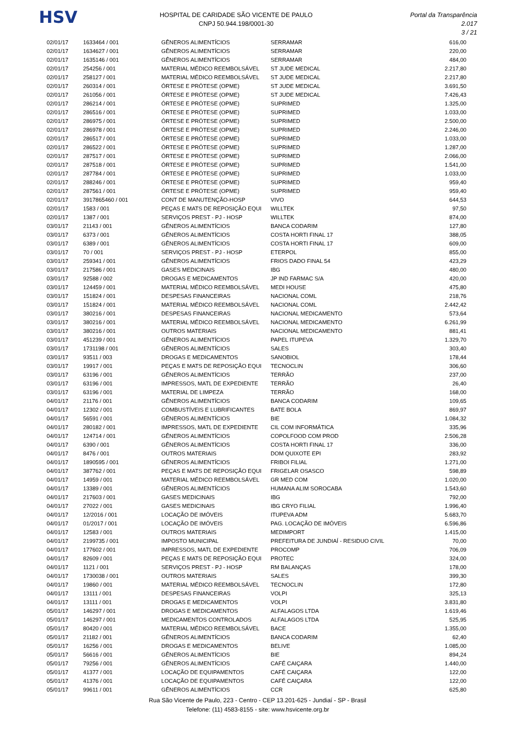HSV
HOSPITAL DE CARIDADE SÃO VICENTE DE PAULO
CNPJ 50.944.198/0001-30
Portal da Transparência 2.017
3 / 21
| 02/01/17 | 1633464 / 001 | GÊNEROS ALIMENTÍCIOS | SERRAMAR | 616,00 |
| 02/01/17 | 1634627 / 001 | GÊNEROS ALIMENTÍCIOS | SERRAMAR | 220,00 |
| 02/01/17 | 1635146 / 001 | GÊNEROS ALIMENTÍCIOS | SERRAMAR | 484,00 |
| 02/01/17 | 254256 / 001 | MATERIAL MÉDICO REEMBOLSÁVEL | ST JUDE MEDICAL | 2.217,80 |
| 02/01/17 | 258127 / 001 | MATERIAL MÉDICO REEMBOLSÁVEL | ST JUDE MEDICAL | 2.217,80 |
| 02/01/17 | 260314 / 001 | ÓRTESE E PRÓTESE (OPME) | ST JUDE MEDICAL | 3.691,50 |
| 02/01/17 | 261056 / 001 | ÓRTESE E PRÓTESE (OPME) | ST JUDE MEDICAL | 7.426,43 |
| 02/01/17 | 286214 / 001 | ÓRTESE E PRÓTESE (OPME) | SUPRIMED | 1.325,00 |
| 02/01/17 | 286516 / 001 | ÓRTESE E PRÓTESE (OPME) | SUPRIMED | 1.033,00 |
| 02/01/17 | 286975 / 001 | ÓRTESE E PRÓTESE (OPME) | SUPRIMED | 2.500,00 |
| 02/01/17 | 286978 / 001 | ÓRTESE E PRÓTESE (OPME) | SUPRIMED | 2.246,00 |
| 02/01/17 | 286517 / 001 | ÓRTESE E PRÓTESE (OPME) | SUPRIMED | 1.033,00 |
| 02/01/17 | 286522 / 001 | ÓRTESE E PRÓTESE (OPME) | SUPRIMED | 1.287,00 |
| 02/01/17 | 287517 / 001 | ÓRTESE E PRÓTESE (OPME) | SUPRIMED | 2.066,00 |
| 02/01/17 | 287518 / 001 | ÓRTESE E PRÓTESE (OPME) | SUPRIMED | 1.541,00 |
| 02/01/17 | 287784 / 001 | ÓRTESE E PRÓTESE (OPME) | SUPRIMED | 1.033,00 |
| 02/01/17 | 288246 / 001 | ÓRTESE E PRÓTESE (OPME) | SUPRIMED | 959,40 |
| 02/01/17 | 287561 / 001 | ÓRTESE E PRÓTESE (OPME) | SUPRIMED | 959,40 |
| 02/01/17 | 3917865460 / 001 | CONT DE MANUTENÇÃO-HOSP | VIVO | 644,53 |
| 02/01/17 | 1583 / 001 | PEÇAS E MATS DE REPOSIÇÃO EQUI | WILLTEK | 97,50 |
| 02/01/17 | 1387 / 001 | SERVIÇOS PREST - PJ - HOSP | WILLTEK | 874,00 |
| 03/01/17 | 21143 / 001 | GÊNEROS ALIMENTÍCIOS | BANCA CODARIM | 127,80 |
| 03/01/17 | 6373 / 001 | GÊNEROS ALIMENTÍCIOS | COSTA HORTI FINAL 17 | 388,05 |
| 03/01/17 | 6389 / 001 | GÊNEROS ALIMENTÍCIOS | COSTA HORTI FINAL 17 | 609,00 |
| 03/01/17 | 70 / 001 | SERVIÇOS PREST - PJ - HOSP | ETERPOL | 855,00 |
| 03/01/17 | 259341 / 001 | GÊNEROS ALIMENTÍCIOS | FRIOS DADO FINAL 54 | 423,29 |
| 03/01/17 | 217586 / 001 | GASES MEDICINAIS | IBG | 480,00 |
| 03/01/17 | 92588 / 002 | DROGAS E MEDICAMENTOS | JP IND FARMAC S/A | 420,00 |
| 03/01/17 | 124459 / 001 | MATERIAL MÉDICO REEMBOLSÁVEL | MEDI HOUSE | 475,80 |
| 03/01/17 | 151824 / 001 | DESPESAS FINANCEIRAS | NACIONAL COML | 218,76 |
| 03/01/17 | 151824 / 001 | MATERIAL MÉDICO REEMBOLSÁVEL | NACIONAL COML | 2.442,42 |
| 03/01/17 | 380216 / 001 | DESPESAS FINANCEIRAS | NACIONAL MEDICAMENTO | 573,64 |
| 03/01/17 | 380216 / 001 | MATERIAL MÉDICO REEMBOLSÁVEL | NACIONAL MEDICAMENTO | 6.261,99 |
| 03/01/17 | 380216 / 001 | OUTROS MATERIAIS | NACIONAL MEDICAMENTO | 881,41 |
| 03/01/17 | 451239 / 001 | GÊNEROS ALIMENTÍCIOS | PAPEL ITUPEVA | 1.329,70 |
| 03/01/17 | 1731198 / 001 | GÊNEROS ALIMENTÍCIOS | SALES | 303,40 |
| 03/01/17 | 93511 / 003 | DROGAS E MEDICAMENTOS | SANOBIOL | 178,44 |
| 03/01/17 | 19917 / 001 | PEÇAS E MATS DE REPOSIÇÃO EQUI | TECNOCLIN | 306,60 |
| 03/01/17 | 63196 / 001 | GÊNEROS ALIMENTÍCIOS | TERRÃO | 237,00 |
| 03/01/17 | 63196 / 001 | IMPRESSOS, MATL DE EXPEDIENTE | TERRÃO | 26,40 |
| 03/01/17 | 63196 / 001 | MATERIAL DE LIMPEZA | TERRÃO | 168,00 |
| 04/01/17 | 21176 / 001 | GÊNEROS ALIMENTÍCIOS | BANCA CODARIM | 109,65 |
| 04/01/17 | 12302 / 001 | COMBUSTÍVEIS E LUBRIFICANTES | BATE BOLA | 869,97 |
| 04/01/17 | 56591 / 001 | GÊNEROS ALIMENTÍCIOS | BIE | 1.084,32 |
| 04/01/17 | 280182 / 001 | IMPRESSOS, MATL DE EXPEDIENTE | CIL COM INFORMÁTICA | 335,96 |
| 04/01/17 | 124714 / 001 | GÊNEROS ALIMENTÍCIOS | COPOLFOOD COM PROD | 2.506,28 |
| 04/01/17 | 6390 / 001 | GÊNEROS ALIMENTÍCIOS | COSTA HORTI FINAL 17 | 336,00 |
| 04/01/17 | 8476 / 001 | OUTROS MATERIAIS | DOM QUIXOTE EPI | 283,92 |
| 04/01/17 | 1890595 / 001 | GÊNEROS ALIMENTÍCIOS | FRIBOI FILIAL | 1.271,00 |
| 04/01/17 | 387762 / 001 | PEÇAS E MATS DE REPOSIÇÃO EQUI | FRIGELAR OSASCO | 598,89 |
| 04/01/17 | 14959 / 001 | MATERIAL MÉDICO REEMBOLSÁVEL | GR MED COM | 1.020,00 |
| 04/01/17 | 13389 / 001 | GÊNEROS ALIMENTÍCIOS | HUMANA ALIM SOROCABA | 1.543,60 |
| 04/01/17 | 217603 / 001 | GASES MEDICINAIS | IBG | 792,00 |
| 04/01/17 | 27022 / 001 | GASES MEDICINAIS | IBG CRYO FILIAL | 1.996,40 |
| 04/01/17 | 12/2016 / 001 | LOCAÇÃO DE IMÓVEIS | ITUPEVA ADM | 5.683,70 |
| 04/01/17 | 01/2017 / 001 | LOCAÇÃO DE IMÓVEIS | PAG. LOCAÇÃO DE IMÓVEIS | 6.596,86 |
| 04/01/17 | 12583 / 001 | OUTROS MATERIAIS | MEDIMPORT | 1.415,00 |
| 04/01/17 | 2199735 / 001 | IMPOSTO MUNICIPAL | PREFEITURA DE JUNDIAÍ - RESIDUO CIVIL | 70,00 |
| 04/01/17 | 177602 / 001 | IMPRESSOS, MATL DE EXPEDIENTE | PROCOMP | 706,09 |
| 04/01/17 | 82609 / 001 | PEÇAS E MATS DE REPOSIÇÃO EQUI | PROTEC | 324,00 |
| 04/01/17 | 1121 / 001 | SERVIÇOS PREST - PJ - HOSP | RM BALANÇAS | 178,00 |
| 04/01/17 | 1730038 / 001 | OUTROS MATERIAIS | SALES | 399,30 |
| 04/01/17 | 19860 / 001 | MATERIAL MÉDICO REEMBOLSÁVEL | TECNOCLIN | 172,80 |
| 04/01/17 | 13111 / 001 | DESPESAS FINANCEIRAS | VOLPI | 325,13 |
| 04/01/17 | 13111 / 001 | DROGAS E MEDICAMENTOS | VOLPI | 3.831,80 |
| 05/01/17 | 146297 / 001 | DROGAS E MEDICAMENTOS | ALFALAGOS LTDA | 1.619,46 |
| 05/01/17 | 146297 / 001 | MEDICAMENTOS CONTROLADOS | ALFALAGOS LTDA | 525,95 |
| 05/01/17 | 80420 / 001 | MATERIAL MÉDICO REEMBOLSÁVEL | BACE | 1.355,00 |
| 05/01/17 | 21182 / 001 | GÊNEROS ALIMENTÍCIOS | BANCA CODARIM | 62,40 |
| 05/01/17 | 16256 / 001 | DROGAS E MEDICAMENTOS | BELIVE | 1.085,00 |
| 05/01/17 | 56616 / 001 | GÊNEROS ALIMENTÍCIOS | BIE | 894,24 |
| 05/01/17 | 79256 / 001 | GÊNEROS ALIMENTÍCIOS | CAFÉ CAIÇARA | 1.440,00 |
| 05/01/17 | 41377 / 001 | LOCAÇÃO DE EQUIPAMENTOS | CAFÉ CAIÇARA | 122,00 |
| 05/01/17 | 41376 / 001 | LOCAÇÃO DE EQUIPAMENTOS | CAFÉ CAIÇARA | 122,00 |
| 05/01/17 | 99611 / 001 | GÊNEROS ALIMENTÍCIOS | CCR | 625,80 |
Rua São Vicente de Paulo, 223 - Centro - CEP 13.201-625 - Jundiaí - SP - Brasil
Telefone: (11) 4583-8155 - site: www.hsvicente.org.br